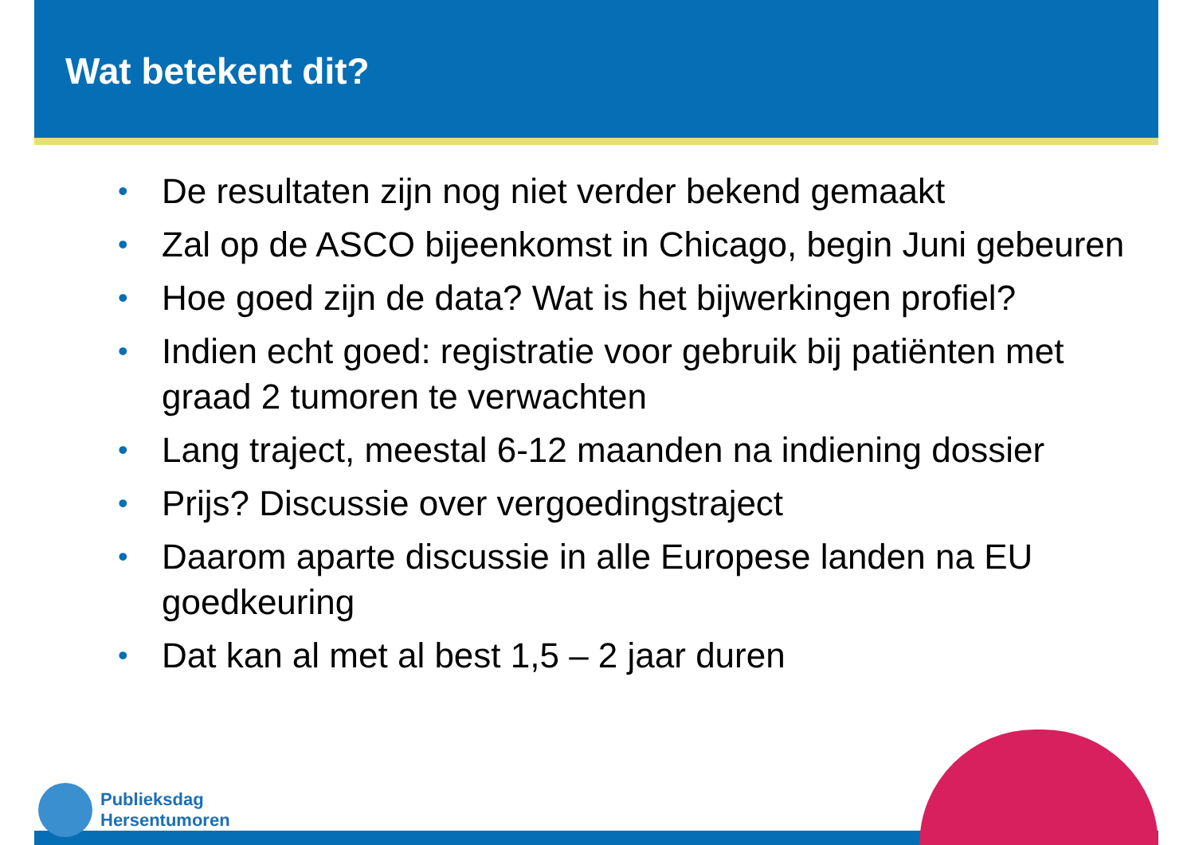Wat betekent dit?
• De resultaten zijn nog niet verder bekend gemaakt
• Zal op de ASCO bijeenkomst in Chicago, begin Juni gebeuren
• Hoe goed zijn de data? Wat is het bijwerkingen profiel?
• Indien echt goed: registratie voor gebruik bij patiënten met graad 2 tumoren te verwachten
• Lang traject, meestal 6-12 maanden na indiening dossier
• Prijs? Discussie over vergoedingstraject
• Daarom aparte discussie in alle Europese landen na EU goedkeuring
• Dat kan al met al best 1,5 – 2 jaar duren
Publieksdag
Hersentumoren